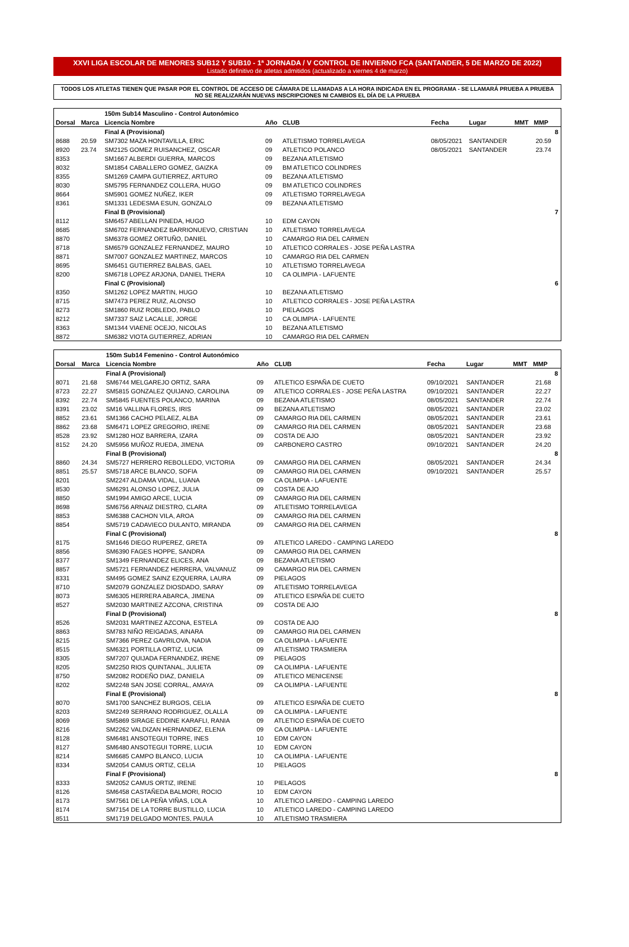XXVI LIGA ESCOLAR DE MENORES SUB12 Y SUB10 - 1ª JORNADA / V CONTROL DE INVIERNO FCA (SANTANDER, 5 DE MARZO DE 2022)
Listado definitivo de atletas admitidos (actualizado a viernes 4 de marzo)
TODOS LOS ATLETAS TIENEN QUE PASAR POR EL CONTROL DE ACCESO DE CÁMARA DE LLAMADAS A LA HORA INDICADA EN EL PROGRAMA - SE LLAMARÁ PRUEBA A PRUEBA
NO SE REALIZARÁN NUEVAS INSCRIPCIONES NI CAMBIOS EL DÍA DE LA PRUEBA
| | | 150m Sub14 Masculino - Control Autonómico | | | | | | | |
| Dorsal | Marca | Licencia Nombre | Año | CLUB | Fecha | Lugar | MMT | MMP | |
| | | Final A (Provisional) | | | | | | | 8 |
| 8688 | 20.59 | SM7302 MAZA HONTAVILLA, ERIC | 09 | ATLETISMO TORRELAVEGA | 08/05/2021 | SANTANDER | | 20.59 | |
| 8920 | 23.74 | SM2125 GOMEZ RUISANCHEZ, OSCAR | 09 | ATLETICO POLANCO | 08/05/2021 | SANTANDER | | 23.74 | |
| 8353 | | SM1667 ALBERDI GUERRA, MARCOS | 09 | BEZANA ATLETISMO | | | | | |
| 8032 | | SM1854 CABALLERO GOMEZ, GAIZKA | 09 | BM ATLETICO COLINDRES | | | | | |
| 8355 | | SM1269 CAMPA GUTIERREZ, ARTURO | 09 | BEZANA ATLETISMO | | | | | |
| 8030 | | SM5795 FERNANDEZ COLLERA, HUGO | 09 | BM ATLETICO COLINDRES | | | | | |
| 8664 | | SM5901 GOMEZ NUÑEZ, IKER | 09 | ATLETISMO TORRELAVEGA | | | | | |
| 8361 | | SM1331 LEDESMA ESUN, GONZALO | 09 | BEZANA ATLETISMO | | | | | |
| | | Final B (Provisional) | | | | | | | 7 |
| 8112 | | SM6457 ABELLAN PINEDA, HUGO | 10 | EDM CAYON | | | | | |
| 8685 | | SM6702 FERNANDEZ BARRIONUEVO, CRISTIAN | 10 | ATLETISMO TORRELAVEGA | | | | | |
| 8870 | | SM6378 GOMEZ ORTUÑO, DANIEL | 10 | CAMARGO RIA DEL CARMEN | | | | | |
| 8718 | | SM6579 GONZALEZ FERNANDEZ, MAURO | 10 | ATLETICO CORRALES - JOSE PEÑA LASTRA | | | | | |
| 8871 | | SM7007 GONZALEZ MARTINEZ, MARCOS | 10 | CAMARGO RIA DEL CARMEN | | | | | |
| 8695 | | SM6451 GUTIERREZ BALBAS, GAEL | 10 | ATLETISMO TORRELAVEGA | | | | | |
| 8200 | | SM6718 LOPEZ ARJONA, DANIEL THERA | 10 | CA OLIMPIA - LAFUENTE | | | | | |
| | | Final C (Provisional) | | | | | | | 6 |
| 8350 | | SM1262 LOPEZ MARTIN, HUGO | 10 | BEZANA ATLETISMO | | | | | |
| 8715 | | SM7473 PEREZ RUIZ, ALONSO | 10 | ATLETICO CORRALES - JOSE PEÑA LASTRA | | | | | |
| 8273 | | SM1860 RUIZ ROBLEDO, PABLO | 10 | PIELAGOS | | | | | |
| 8212 | | SM7337 SAIZ LACALLE, JORGE | 10 | CA OLIMPIA - LAFUENTE | | | | | |
| 8363 | | SM1344 VIAENE OCEJO, NICOLAS | 10 | BEZANA ATLETISMO | | | | | |
| 8872 | | SM6382 VIOTA GUTIERREZ, ADRIAN | 10 | CAMARGO RIA DEL CARMEN | | | | | |
| | | 150m Sub14 Femenino - Control Autonómico | | | | | | | |
| Dorsal | Marca | Licencia Nombre | Año | CLUB | Fecha | Lugar | MMT | MMP | |
| | | Final A (Provisional) | | | | | | | 8 |
| 8071 | 21.68 | SM6744 MELGAREJO ORTIZ, SARA | 09 | ATLETICO ESPAÑA DE CUETO | 09/10/2021 | SANTANDER | | 21.68 | |
| 8723 | 22.27 | SM5815 GONZALEZ QUIJANO, CAROLINA | 09 | ATLETICO CORRALES - JOSE PEÑA LASTRA | 09/10/2021 | SANTANDER | | 22.27 | |
| 8392 | 22.74 | SM5845 FUENTES POLANCO, MARINA | 09 | BEZANA ATLETISMO | 08/05/2021 | SANTANDER | | 22.74 | |
| 8391 | 23.02 | SM16 VALLINA FLORES, IRIS | 09 | BEZANA ATLETISMO | 08/05/2021 | SANTANDER | | 23.02 | |
| 8852 | 23.61 | SM1366 CACHO PELAEZ, ALBA | 09 | CAMARGO RIA DEL CARMEN | 08/05/2021 | SANTANDER | | 23.61 | |
| 8862 | 23.68 | SM6471 LOPEZ GREGORIO, IRENE | 09 | CAMARGO RIA DEL CARMEN | 08/05/2021 | SANTANDER | | 23.68 | |
| 8528 | 23.92 | SM1280 HOZ BARRERA, IZARA | 09 | COSTA DE AJO | 08/05/2021 | SANTANDER | | 23.92 | |
| 8152 | 24.20 | SM5956 MUÑOZ RUEDA, JIMENA | 09 | CARBONERO CASTRO | 09/10/2021 | SANTANDER | | 24.20 | |
| | | Final B (Provisional) | | | | | | | 8 |
| 8860 | 24.34 | SM5727 HERRERO REBOLLEDO, VICTORIA | 09 | CAMARGO RIA DEL CARMEN | 08/05/2021 | SANTANDER | | 24.34 | |
| 8851 | 25.57 | SM5718 ARCE BLANCO, SOFIA | 09 | CAMARGO RIA DEL CARMEN | 09/10/2021 | SANTANDER | | 25.57 | |
| 8201 | | SM2247 ALDAMA VIDAL, LUANA | 09 | CA OLIMPIA - LAFUENTE | | | | | |
| 8530 | | SM6291 ALONSO LOPEZ, JULIA | 09 | COSTA DE AJO | | | | | |
| 8850 | | SM1994 AMIGO ARCE, LUCIA | 09 | CAMARGO RIA DEL CARMEN | | | | | |
| 8698 | | SM6756 ARNAIZ DIESTRO, CLARA | 09 | ATLETISMO TORRELAVEGA | | | | | |
| 8853 | | SM6388 CACHON VILA, AROA | 09 | CAMARGO RIA DEL CARMEN | | | | | |
| 8854 | | SM5719 CADAVIECO DULANTO, MIRANDA | 09 | CAMARGO RIA DEL CARMEN | | | | | |
| | | Final C (Provisional) | | | | | | | 8 |
| 8175 | | SM1646 DIEGO RUPEREZ, GRETA | 09 | ATLETICO LAREDO - CAMPING LAREDO | | | | | |
| 8856 | | SM6390 FAGES HOPPE, SANDRA | 09 | CAMARGO RIA DEL CARMEN | | | | | |
| 8377 | | SM1349 FERNANDEZ ELICES, ANA | 09 | BEZANA ATLETISMO | | | | | |
| 8857 | | SM5721 FERNANDEZ HERRERA, VALVANUZ | 09 | CAMARGO RIA DEL CARMEN | | | | | |
| 8331 | | SM495 GOMEZ SAINZ EZQUERRA, LAURA | 09 | PIELAGOS | | | | | |
| 8710 | | SM2079 GONZALEZ DIOSDADO, SARAY | 09 | ATLETISMO TORRELAVEGA | | | | | |
| 8073 | | SM6305 HERRERA ABARCA, JIMENA | 09 | ATLETICO ESPAÑA DE CUETO | | | | | |
| 8527 | | SM2030 MARTINEZ AZCONA, CRISTINA | 09 | COSTA DE AJO | | | | | |
| | | Final D (Provisional) | | | | | | | 8 |
| 8526 | | SM2031 MARTINEZ AZCONA, ESTELA | 09 | COSTA DE AJO | | | | | |
| 8863 | | SM783 NIÑO REIGADAS, AINARA | 09 | CAMARGO RIA DEL CARMEN | | | | | |
| 8215 | | SM7366 PEREZ GAVRILOVA, NADIA | 09 | CA OLIMPIA - LAFUENTE | | | | | |
| 8515 | | SM6321 PORTILLA ORTIZ, LUCIA | 09 | ATLETISMO TRASMIERA | | | | | |
| 8305 | | SM7207 QUIJADA FERNANDEZ, IRENE | 09 | PIELAGOS | | | | | |
| 8205 | | SM2250 RIOS QUINTANAL, JULIETA | 09 | CA OLIMPIA - LAFUENTE | | | | | |
| 8750 | | SM2082 RODEÑO DIAZ, DANIELA | 09 | ATLETICO MENICENSE | | | | | |
| 8202 | | SM2248 SAN JOSE CORRAL, AMAYA | 09 | CA OLIMPIA - LAFUENTE | | | | | |
| | | Final E (Provisional) | | | | | | | 8 |
| 8070 | | SM1700 SANCHEZ BURGOS, CELIA | 09 | ATLETICO ESPAÑA DE CUETO | | | | | |
| 8203 | | SM2249 SERRANO RODRIGUEZ, OLALLA | 09 | CA OLIMPIA - LAFUENTE | | | | | |
| 8069 | | SM5869 SIRAGE EDDINE KARAFLI, RANIA | 09 | ATLETICO ESPAÑA DE CUETO | | | | | |
| 8216 | | SM2262 VALDIZAN HERNANDEZ, ELENA | 09 | CA OLIMPIA - LAFUENTE | | | | | |
| 8128 | | SM6481 ANSOTEGUI TORRE, INES | 10 | EDM CAYON | | | | | |
| 8127 | | SM6480 ANSOTEGUI TORRE, LUCIA | 10 | EDM CAYON | | | | | |
| 8214 | | SM6685 CAMPO BLANCO, LUCIA | 10 | CA OLIMPIA - LAFUENTE | | | | | |
| 8334 | | SM2054 CAMUS ORTIZ, CELIA | 10 | PIELAGOS | | | | | |
| | | Final F (Provisional) | | | | | | | 8 |
| 8333 | | SM2052 CAMUS ORTIZ, IRENE | 10 | PIELAGOS | | | | | |
| 8126 | | SM6458 CASTAÑEDA BALMORI, ROCIO | 10 | EDM CAYON | | | | | |
| 8173 | | SM7561 DE LA PEÑA VIÑAS, LOLA | 10 | ATLETICO LAREDO - CAMPING LAREDO | | | | | |
| 8174 | | SM7154 DE LA TORRE BUSTILLO, LUCIA | 10 | ATLETICO LAREDO - CAMPING LAREDO | | | | | |
| 8511 | | SM1719 DELGADO MONTES, PAULA | 10 | ATLETISMO TRASMIERA | | | | | |